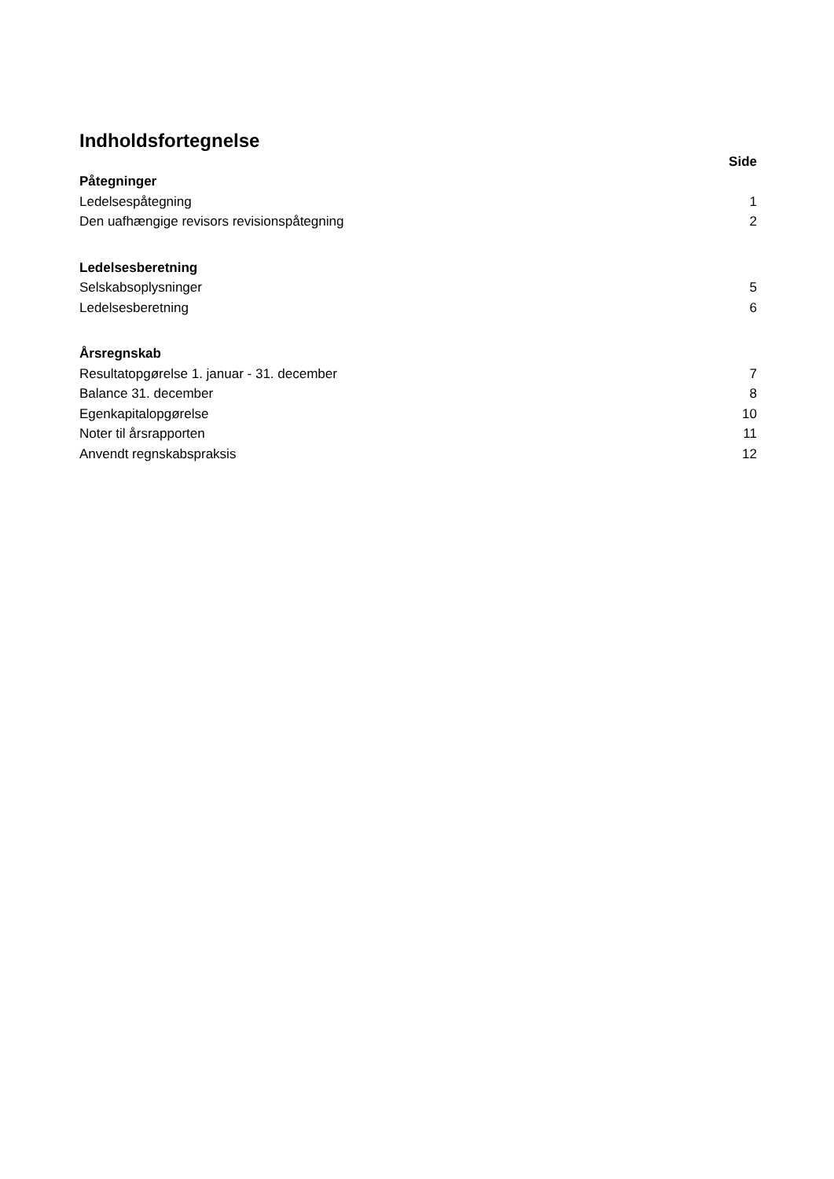Indholdsfortegnelse
| | Side |
| Påtegninger | |
| Ledelsespåtegning | 1 |
| Den uafhængige revisors revisionspåtegning | 2 |
| Ledelsesberetning | |
| Selskabsoplysninger | 5 |
| Ledelsesberetning | 6 |
| Årsregnskab | |
| Resultatopgørelse 1. januar - 31. december | 7 |
| Balance 31. december | 8 |
| Egenkapitalopgørelse | 10 |
| Noter til årsrapporten | 11 |
| Anvendt regnskabspraksis | 12 |